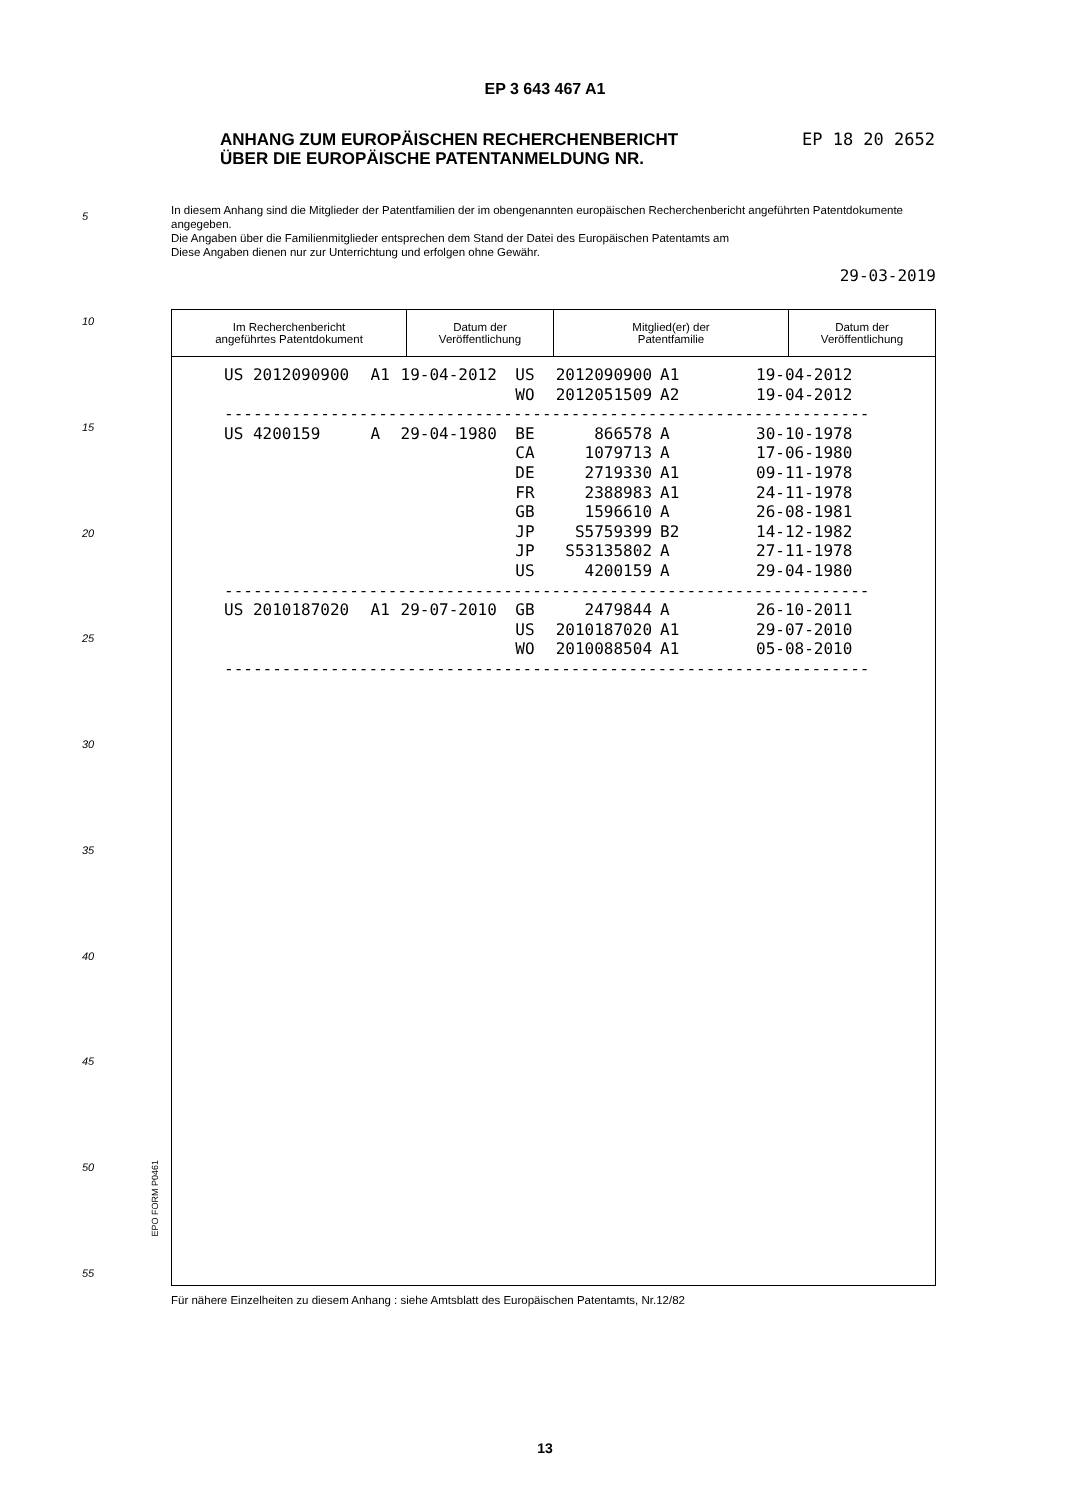EP 3 643 467 A1
EP 18 20 2652 ANHANG ZUM EUROPÄISCHEN RECHERCHENBERICHT
ÜBER DIE EUROPÄISCHE PATENTANMELDUNG NR.
5
10
15
20
25
30
35
40
45
50
55
In diesem Anhang sind die Mitglieder der Patentfamilien der im obengenannten europäischen Recherchenbericht angeführten Patentdokumente angegeben.
Die Angaben über die Familienmitglieder entsprechen dem Stand der Datei des Europäischen Patentamts am
Diese Angaben dienen nur zur Unterrichtung und erfolgen ohne Gewähr.
29-03-2019
| Im Recherchenbericht angeführtes Patentdokument | Datum der Veröffentlichung | Mitglied(er) der Patentfamilie | Datum der Veröffentlichung |
| --- | --- | --- | --- |
| US 2012090900 | A1 | 19-04-2012 | US | 2012090900 | A1 | 19-04-2012 |
| | | | WO | 2012051509 | A2 | 19-04-2012 |
| ------------------------------------------------------------------- | | | | | | |
| US 4200159 | A | 29-04-1980 | BE | 866578 | A | 30-10-1978 |
| | | | CA | 1079713 | A | 17-06-1980 |
| | | | DE | 2719330 | A1 | 09-11-1978 |
| | | | FR | 2388983 | A1 | 24-11-1978 |
| | | | GB | 1596610 | A | 26-08-1981 |
| | | | JP | S5759399 | B2 | 14-12-1982 |
| | | | JP | S53135802 | A | 27-11-1978 |
| | | | US | 4200159 | A | 29-04-1980 |
| ------------------------------------------------------------------- | | | | | | |
| US 2010187020 | A1 | 29-07-2010 | GB | 2479844 | A | 26-10-2011 |
| | | | US | 2010187020 | A1 | 29-07-2010 |
| | | | WO | 2010088504 | A1 | 05-08-2010 |
| ------------------------------------------------------------------- | | | | | | |
EPO FORM P0461
Für nähere Einzelheiten zu diesem Anhang : siehe Amtsblatt des Europäischen Patentamts, Nr.12/82
13